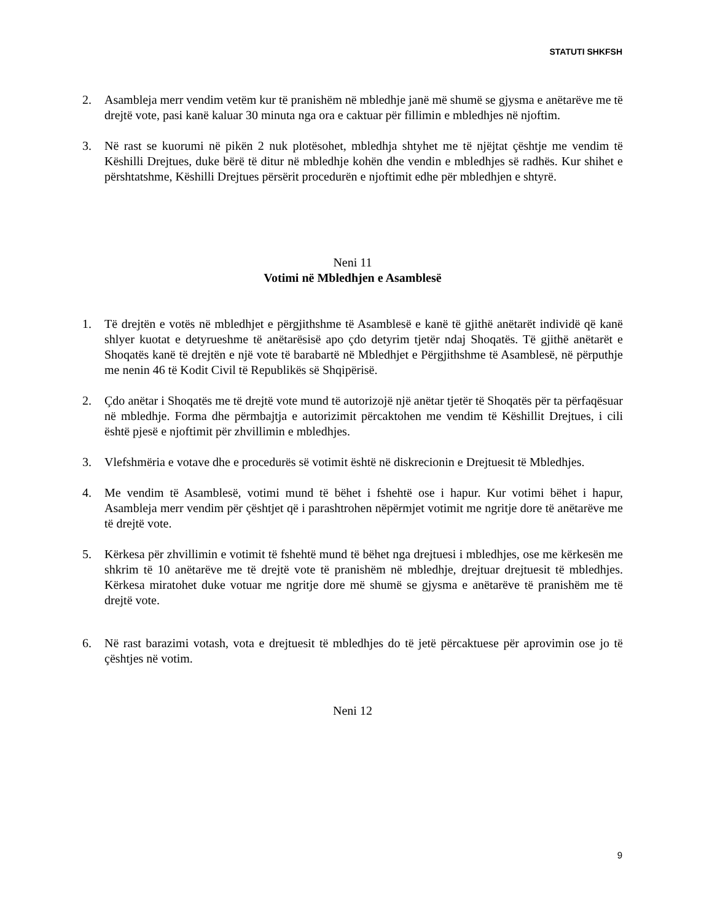STATUTI SHKFSH
2. Asambleja merr vendim vetëm kur të pranishëm në mbledhje janë më shumë se gjysma e anëtarëve me të drejtë vote, pasi kanë kaluar 30 minuta nga ora e caktuar për fillimin e mbledhjes në njoftim.
3. Në rast se kuorumi në pikën 2 nuk plotësohet, mbledhja shtyhet me të njëjtat çështje me vendim të Këshilli Drejtues, duke bërë të ditur në mbledhje kohën dhe vendin e mbledhjes së radhës. Kur shihet e përshtatshme, Këshilli Drejtues përsërit procedurën e njoftimit edhe për mbledhjen e shtyrë.
Neni 11
Votimi në Mbledhjen e Asamblesë
1. Të drejtën e votës në mbledhjet e përgjithshme të Asamblesë e kanë të gjithë anëtarët individë që kanë shlyer kuotat e detyrueshme të anëtarësisë apo çdo detyrim tjetër ndaj Shoqatës. Të gjithë anëtarët e Shoqatës kanë të drejtën e një vote të barabartë në Mbledhjet e Përgjithshme të Asamblesë, në përputhje me nenin 46 të Kodit Civil të Republikës së Shqipërisë.
2. Çdo anëtar i Shoqatës me të drejtë vote mund të autorizojë një anëtar tjetër të Shoqatës për ta përfaqësuar në mbledhje. Forma dhe përmbajtja e autorizimit përcaktohen me vendim të Këshillit Drejtues, i cili është pjesë e njoftimit për zhvillimin e mbledhjes.
3. Vlefshmëria e votave dhe e procedurës së votimit është në diskrecionin e Drejtuesit të Mbledhjes.
4. Me vendim të Asamblesë, votimi mund të bëhet i fshehtë ose i hapur. Kur votimi bëhet i hapur, Asambleja merr vendim për çështjet që i parashtrohen nëpërmjet votimit me ngritje dore të anëtarëve me të drejtë vote.
5. Kërkesa për zhvillimin e votimit të fshehtë mund të bëhet nga drejtuesi i mbledhjes, ose me kërkesën me shkrim të 10 anëtarëve me të drejtë vote të pranishëm në mbledhje, drejtuar drejtuesit të mbledhjes. Kërkesa miratohet duke votuar me ngritje dore më shumë se gjysma e anëtarëve të pranishëm me të drejtë vote.
6. Në rast barazimi votash, vota e drejtuesit të mbledhjes do të jetë përcaktuese për aprovimin ose jo të çështjes në votim.
Neni 12
9